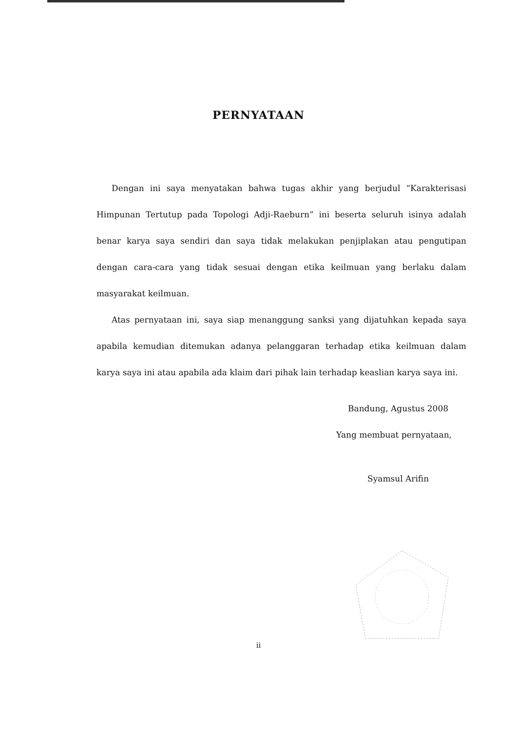PERNYATAAN
Dengan ini saya menyatakan bahwa tugas akhir yang berjudul “Karakterisasi Himpunan Tertutup pada Topologi Adji-Raeburn” ini beserta seluruh isinya adalah benar karya saya sendiri dan saya tidak melakukan penjiplakan atau pengutipan dengan cara-cara yang tidak sesuai dengan etika keilmuan yang berlaku dalam masyarakat keilmuan.
Atas pernyataan ini, saya siap menanggung sanksi yang dijatuhkan kepada saya apabila kemudian ditemukan adanya pelanggaran terhadap etika keilmuan dalam karya saya ini atau apabila ada klaim dari pihak lain terhadap keaslian karya saya ini.
Bandung, Agustus 2008
Yang membuat pernyataan,
Syamsul Arifin
ii